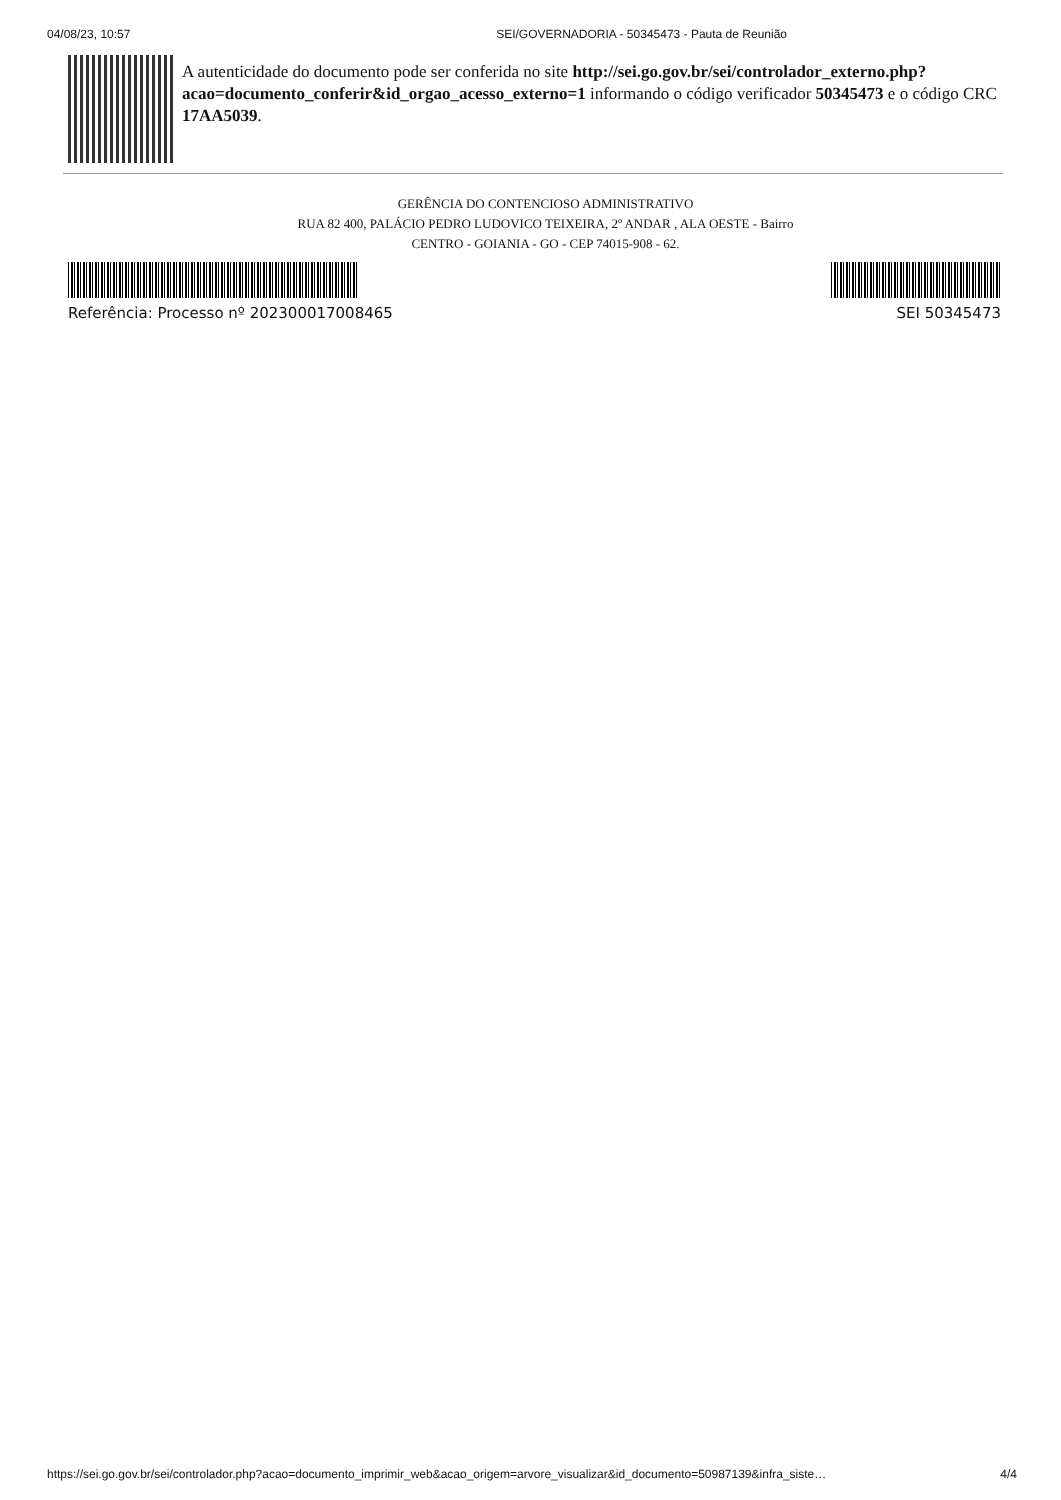04/08/23, 10:57 SEI/GOVERNADORIA - 50345473 - Pauta de Reunião
A autenticidade do documento pode ser conferida no site http://sei.go.gov.br/sei/controlador_externo.php?
acao=documento_conferir&id_orgao_acesso_externo=1 informando o código verificador 50345473 e o código CRC 17AA5039.
GERÊNCIA DO CONTENCIOSO ADMINISTRATIVO
RUA 82 400, PALÁCIO PEDRO LUDOVICO TEIXEIRA, 2º ANDAR , ALA OESTE - Bairro
CENTRO - GOIANIA - GO - CEP 74015-908 - 62.
Referência: Processo nº 202300017008465 SEI 50345473
https://sei.go.gov.br/sei/controlador.php?acao=documento_imprimir_web&acao_origem=arvore_visualizar&id_documento=50987139&infra_siste… 4/4